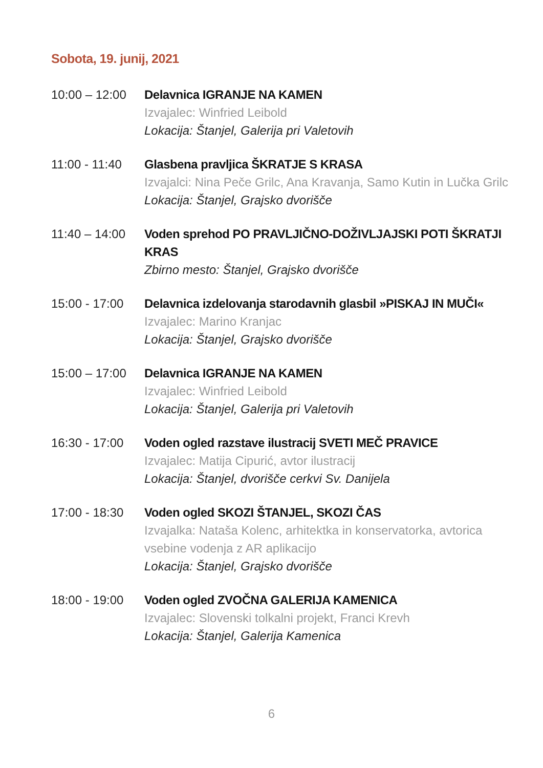Sobota, 19. junij, 2021
10:00 – 12:00
Delavnica IGRANJE NA KAMEN
Izvajalec: Winfried Leibold
Lokacija: Štanjel, Galerija pri Valetovih
11:00 - 11:40
Glasbena pravljica ŠKRATJE S KRASA
Izvajalci: Nina Peče Grilc, Ana Kravanja, Samo Kutin in Lučka Grilc
Lokacija: Štanjel, Grajsko dvorišče
11:40 – 14:00
Voden sprehod PO PRAVLJIČNO-DOŽIVLJAJSKI POTI ŠKRATJI KRAS
Zbirno mesto: Štanjel, Grajsko dvorišče
15:00 - 17:00
Delavnica izdelovanja starodavnih glasbil »PISKAJ IN MUČI«
Izvajalec: Marino Kranjac
Lokacija: Štanjel, Grajsko dvorišče
15:00 – 17:00
Delavnica IGRANJE NA KAMEN
Izvajalec: Winfried Leibold
Lokacija: Štanjel, Galerija pri Valetovih
16:30 - 17:00
Voden ogled razstave ilustracij SVETI MEČ PRAVICE
Izvajalec: Matija Cipurić, avtor ilustracij
Lokacija: Štanjel, dvorišče cerkvi Sv. Danijela
17:00 - 18:30
Voden ogled SKOZI ŠTANJEL, SKOZI ČAS
Izvajalka: Nataša Kolenc, arhitektka in konservatorka, avtorica vsebine vodenja z AR aplikacijo
Lokacija: Štanjel, Grajsko dvorišče
18:00 - 19:00
Voden ogled ZVOČNA GALERIJA KAMENICA
Izvajalec: Slovenski tolkalni projekt, Franci Krevh
Lokacija: Štanjel, Galerija Kamenica
6